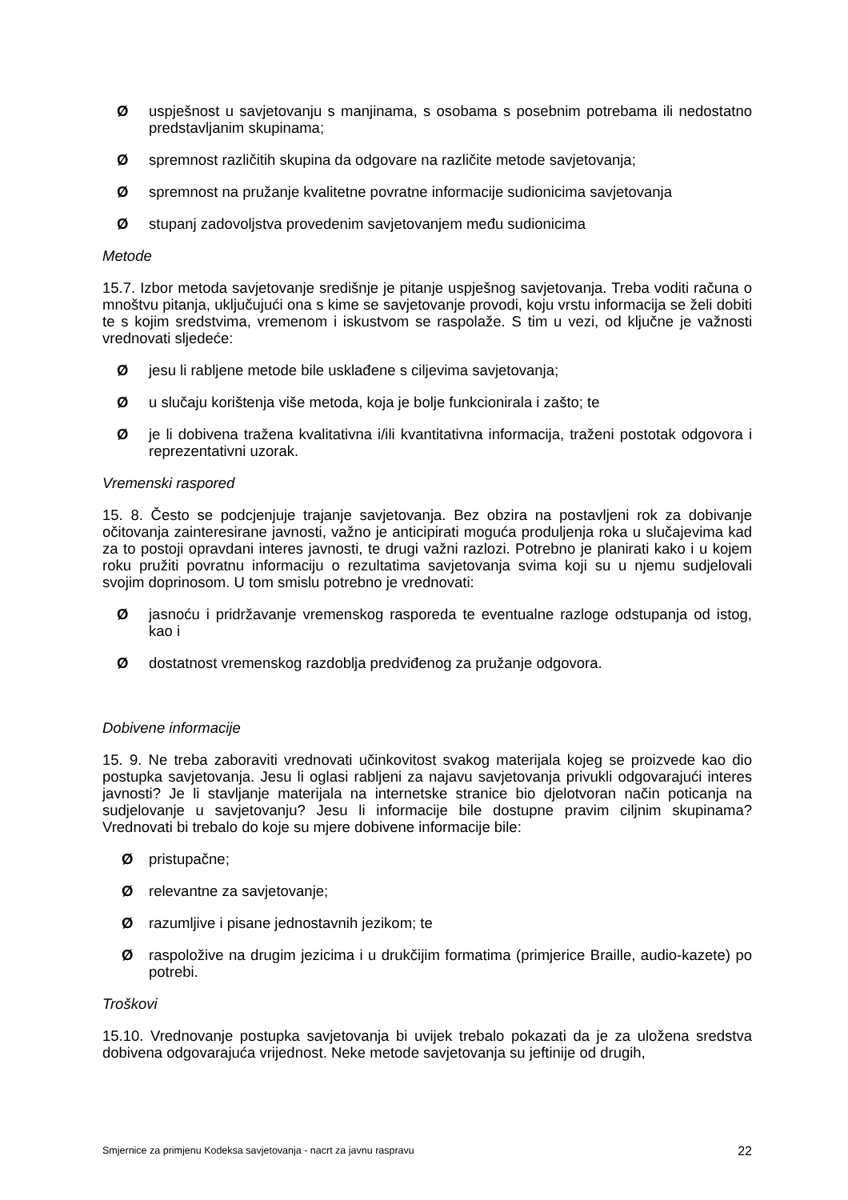Øuspješnost u savjetovanju s manjinama, s osobama s posebnim potrebama ili nedostatno predstavljanim skupinama;
Øspremnost različitih skupina da odgovare na različite metode savjetovanja;
Øspremnost na pružanje kvalitetne povratne informacije sudionicima savjetovanja
Østupanj zadovoljstva provedenim savjetovanjem među sudionicima
Metode
15.7. Izbor metoda savjetovanje središnje je pitanje uspješnog savjetovanja. Treba voditi računa o mnoštvu pitanja, uključujući ona s kime se savjetovanje provodi, koju vrstu informacija se želi dobiti te s kojim sredstvima, vremenom i iskustvom se raspolaže. S tim u vezi, od ključne je važnosti vrednovati sljedeće:
Øjesu li rabljene metode bile usklađene s ciljevima savjetovanja;
Øu slučaju korištenja više metoda, koja je bolje funkcionirala i zašto; te
Øje li dobivena tražena kvalitativna i/ili kvantitativna informacija, traženi postotak odgovora i reprezentativni uzorak.
Vremenski raspored
15. 8. Često se podcjenjuje trajanje savjetovanja. Bez obzira na postavljeni rok za dobivanje očitovanja zainteresirane javnosti, važno je anticipirati moguća produljenja roka u slučajevima kad za to postoji opravdani interes javnosti, te drugi važni razlozi. Potrebno je planirati kako i u kojem roku pružiti povratnu informaciju o rezultatima savjetovanja svima koji su u njemu sudjelovali svojim doprinosom. U tom smislu potrebno je vrednovati:
Øjasnoću i pridržavanje vremenskog rasporeda te eventualne razloge odstupanja od istog, kao i
Ødostatnost vremenskog razdoblja predviđenog za pružanje odgovora.
Dobivene informacije
15. 9. Ne treba zaboraviti vrednovati učinkovitost svakog materijala kojeg se proizvede kao dio postupka savjetovanja. Jesu li oglasi rabljeni za najavu savjetovanja privukli odgovarajući interes javnosti? Je li stavljanje materijala na internetske stranice bio djelotvoran način poticanja na sudjelovanje u savjetovanju? Jesu li informacije bile dostupne pravim ciljnim skupinama? Vrednovati bi trebalo do koje su mjere dobivene informacije bile:
Øpristupačne;
Ørelevantne za savjetovanje;
Ørazumljive i pisane jednostavnih jezikom; te
Øraspoložive na drugim jezicima i u drukčijim formatima (primjerice Braille, audio-kazete) po potrebi.
Troškovi
15.10. Vrednovanje postupka savjetovanja bi uvijek trebalo pokazati da je za uložena sredstva dobivena odgovarajuća vrijednost. Neke metode savjetovanja su jeftinije od drugih,
Smjernice za primjenu Kodeksa savjetovanja - nacrt za javnu raspravu 22